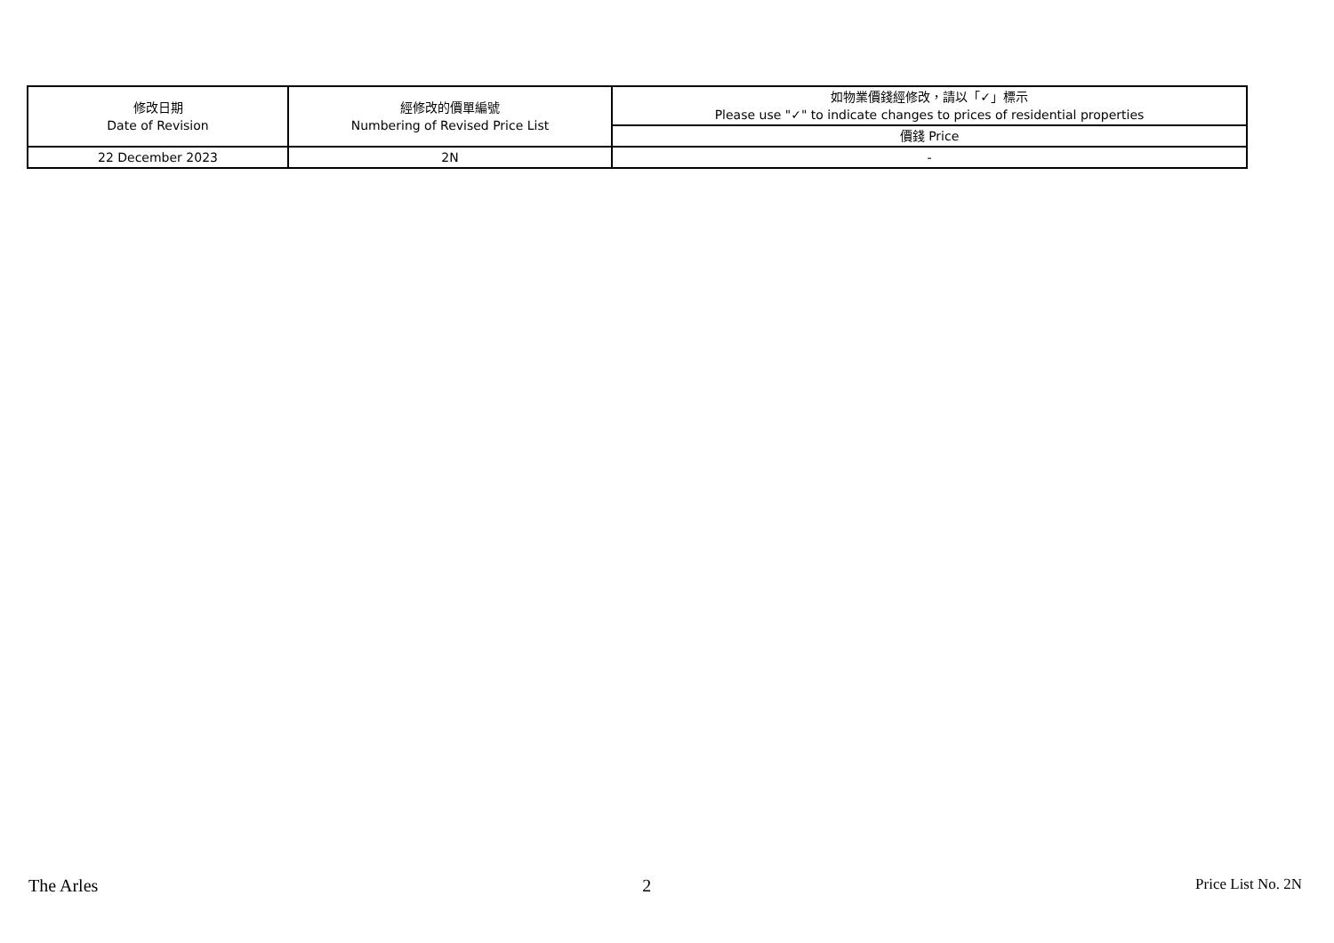| 修改日期 Date of Revision | 經修改的價單編號 Numbering of Revised Price List | 如物業價錢經修改，請以「✓」標示 Please use "✓" to indicate changes to prices of residential properties |
| --- | --- | --- |
| | | 價錢 Price |
| 22 December 2023 | 2N | - |
The Arles 2 Price List No. 2N